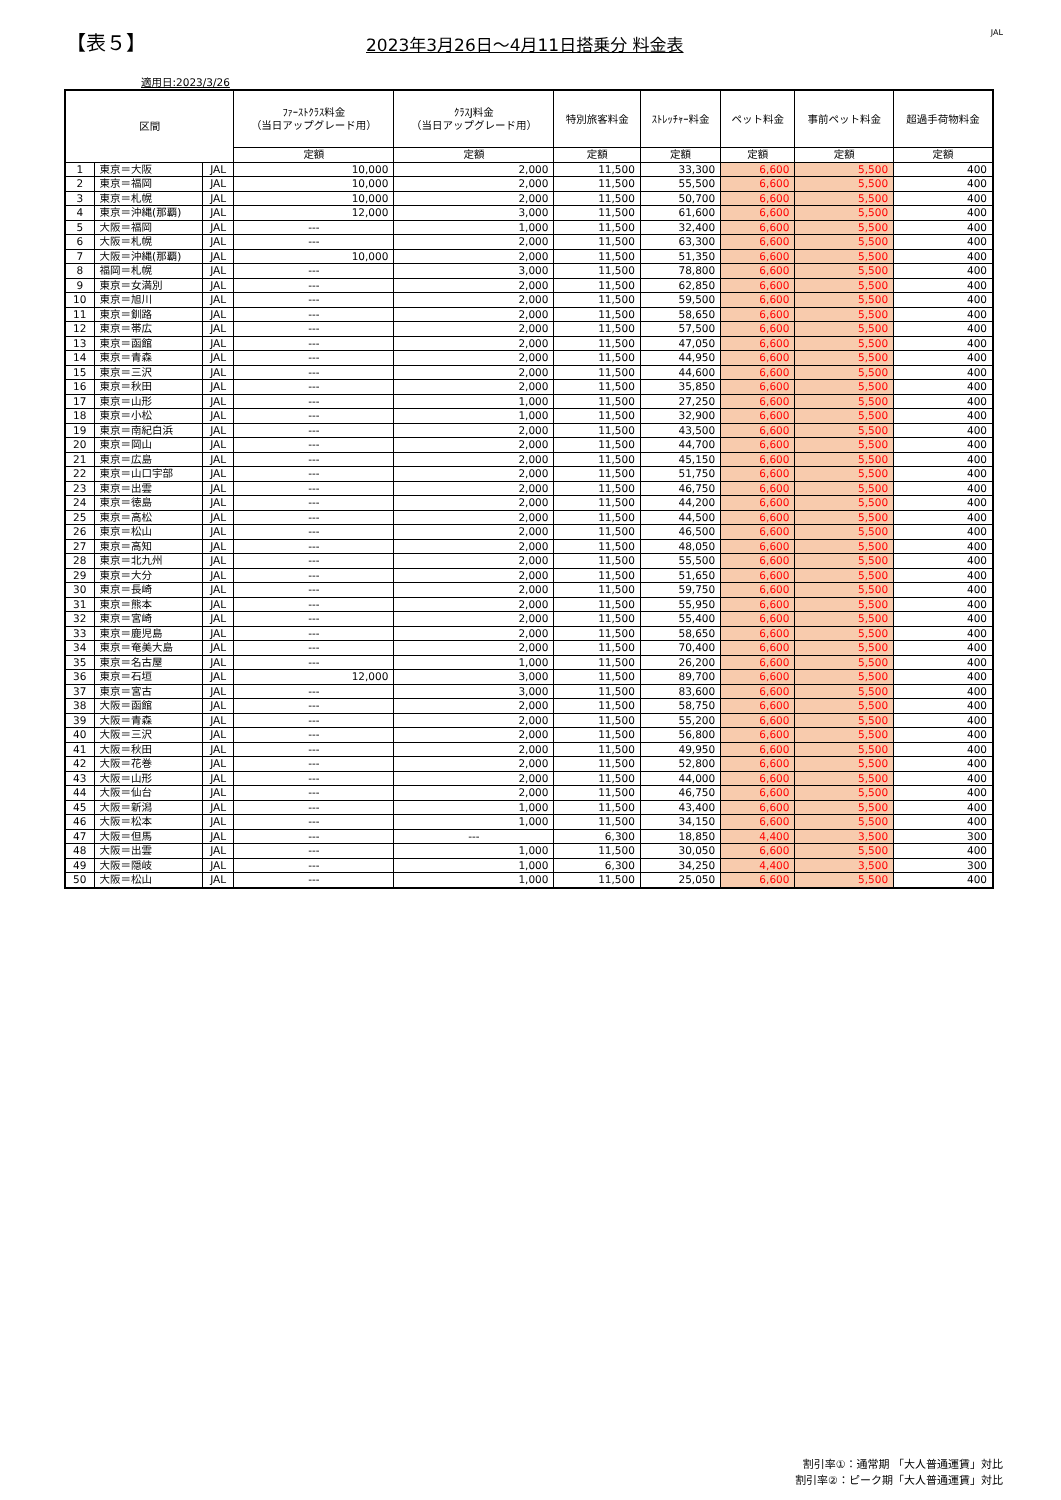【表５】
2023年3月26日～4月11日搭乗分 料金表
JAL
適用日:2023/3/26
| 区間 | | | ﾌｧｰｽﾄｸﾗｽ料金 （当日アップグレード用） | ｸﾗｽJ料金 （当日アップグレード用） | 特別旅客料金 | ｽﾄﾚｯﾁｬｰ料金 | ペット料金 | 事前ペット料金 | 超過手荷物料金 |
| --- | --- | --- | --- | --- | --- | --- | --- | --- | --- |
| | | | 定額 | 定額 | 定額 | 定額 | 定額 | 定額 | 定額 |
| 1 | 東京＝大阪 | JAL | 10,000 | 2,000 | 11,500 | 33,300 | 6,600 | 5,500 | 400 |
| 2 | 東京＝福岡 | JAL | 10,000 | 2,000 | 11,500 | 55,500 | 6,600 | 5,500 | 400 |
| 3 | 東京＝札幌 | JAL | 10,000 | 2,000 | 11,500 | 50,700 | 6,600 | 5,500 | 400 |
| 4 | 東京＝沖縄(那覇) | JAL | 12,000 | 3,000 | 11,500 | 61,600 | 6,600 | 5,500 | 400 |
| 5 | 大阪＝福岡 | JAL | --- | 1,000 | 11,500 | 32,400 | 6,600 | 5,500 | 400 |
| 6 | 大阪＝札幌 | JAL | --- | 2,000 | 11,500 | 63,300 | 6,600 | 5,500 | 400 |
| 7 | 大阪＝沖縄(那覇) | JAL | 10,000 | 2,000 | 11,500 | 51,350 | 6,600 | 5,500 | 400 |
| 8 | 福岡＝札幌 | JAL | --- | 3,000 | 11,500 | 78,800 | 6,600 | 5,500 | 400 |
| 9 | 東京＝女満別 | JAL | --- | 2,000 | 11,500 | 62,850 | 6,600 | 5,500 | 400 |
| 10 | 東京＝旭川 | JAL | --- | 2,000 | 11,500 | 59,500 | 6,600 | 5,500 | 400 |
| 11 | 東京＝釧路 | JAL | --- | 2,000 | 11,500 | 58,650 | 6,600 | 5,500 | 400 |
| 12 | 東京＝帯広 | JAL | --- | 2,000 | 11,500 | 57,500 | 6,600 | 5,500 | 400 |
| 13 | 東京＝函館 | JAL | --- | 2,000 | 11,500 | 47,050 | 6,600 | 5,500 | 400 |
| 14 | 東京＝青森 | JAL | --- | 2,000 | 11,500 | 44,950 | 6,600 | 5,500 | 400 |
| 15 | 東京＝三沢 | JAL | --- | 2,000 | 11,500 | 44,600 | 6,600 | 5,500 | 400 |
| 16 | 東京＝秋田 | JAL | --- | 2,000 | 11,500 | 35,850 | 6,600 | 5,500 | 400 |
| 17 | 東京＝山形 | JAL | --- | 1,000 | 11,500 | 27,250 | 6,600 | 5,500 | 400 |
| 18 | 東京＝小松 | JAL | --- | 1,000 | 11,500 | 32,900 | 6,600 | 5,500 | 400 |
| 19 | 東京＝南紀白浜 | JAL | --- | 2,000 | 11,500 | 43,500 | 6,600 | 5,500 | 400 |
| 20 | 東京＝岡山 | JAL | --- | 2,000 | 11,500 | 44,700 | 6,600 | 5,500 | 400 |
| 21 | 東京＝広島 | JAL | --- | 2,000 | 11,500 | 45,150 | 6,600 | 5,500 | 400 |
| 22 | 東京＝山口宇部 | JAL | --- | 2,000 | 11,500 | 51,750 | 6,600 | 5,500 | 400 |
| 23 | 東京＝出雲 | JAL | --- | 2,000 | 11,500 | 46,750 | 6,600 | 5,500 | 400 |
| 24 | 東京＝徳島 | JAL | --- | 2,000 | 11,500 | 44,200 | 6,600 | 5,500 | 400 |
| 25 | 東京＝高松 | JAL | --- | 2,000 | 11,500 | 44,500 | 6,600 | 5,500 | 400 |
| 26 | 東京＝松山 | JAL | --- | 2,000 | 11,500 | 46,500 | 6,600 | 5,500 | 400 |
| 27 | 東京＝高知 | JAL | --- | 2,000 | 11,500 | 48,050 | 6,600 | 5,500 | 400 |
| 28 | 東京＝北九州 | JAL | --- | 2,000 | 11,500 | 55,500 | 6,600 | 5,500 | 400 |
| 29 | 東京＝大分 | JAL | --- | 2,000 | 11,500 | 51,650 | 6,600 | 5,500 | 400 |
| 30 | 東京＝長崎 | JAL | --- | 2,000 | 11,500 | 59,750 | 6,600 | 5,500 | 400 |
| 31 | 東京＝熊本 | JAL | --- | 2,000 | 11,500 | 55,950 | 6,600 | 5,500 | 400 |
| 32 | 東京＝宮崎 | JAL | --- | 2,000 | 11,500 | 55,400 | 6,600 | 5,500 | 400 |
| 33 | 東京＝鹿児島 | JAL | --- | 2,000 | 11,500 | 58,650 | 6,600 | 5,500 | 400 |
| 34 | 東京＝奄美大島 | JAL | --- | 2,000 | 11,500 | 70,400 | 6,600 | 5,500 | 400 |
| 35 | 東京＝名古屋 | JAL | --- | 1,000 | 11,500 | 26,200 | 6,600 | 5,500 | 400 |
| 36 | 東京＝石垣 | JAL | 12,000 | 3,000 | 11,500 | 89,700 | 6,600 | 5,500 | 400 |
| 37 | 東京＝宮古 | JAL | --- | 3,000 | 11,500 | 83,600 | 6,600 | 5,500 | 400 |
| 38 | 大阪＝函館 | JAL | --- | 2,000 | 11,500 | 58,750 | 6,600 | 5,500 | 400 |
| 39 | 大阪＝青森 | JAL | --- | 2,000 | 11,500 | 55,200 | 6,600 | 5,500 | 400 |
| 40 | 大阪＝三沢 | JAL | --- | 2,000 | 11,500 | 56,800 | 6,600 | 5,500 | 400 |
| 41 | 大阪＝秋田 | JAL | --- | 2,000 | 11,500 | 49,950 | 6,600 | 5,500 | 400 |
| 42 | 大阪＝花巻 | JAL | --- | 2,000 | 11,500 | 52,800 | 6,600 | 5,500 | 400 |
| 43 | 大阪＝山形 | JAL | --- | 2,000 | 11,500 | 44,000 | 6,600 | 5,500 | 400 |
| 44 | 大阪＝仙台 | JAL | --- | 2,000 | 11,500 | 46,750 | 6,600 | 5,500 | 400 |
| 45 | 大阪＝新潟 | JAL | --- | 1,000 | 11,500 | 43,400 | 6,600 | 5,500 | 400 |
| 46 | 大阪＝松本 | JAL | --- | 1,000 | 11,500 | 34,150 | 6,600 | 5,500 | 400 |
| 47 | 大阪＝但馬 | JAL | --- | --- | 6,300 | 18,850 | 4,400 | 3,500 | 300 |
| 48 | 大阪＝出雲 | JAL | --- | 1,000 | 11,500 | 30,050 | 6,600 | 5,500 | 400 |
| 49 | 大阪＝隠岐 | JAL | --- | 1,000 | 6,300 | 34,250 | 4,400 | 3,500 | 300 |
| 50 | 大阪＝松山 | JAL | --- | 1,000 | 11,500 | 25,050 | 6,600 | 5,500 | 400 |
割引率①：通常期 「大人普通運賃」対比
割引率②：ピーク期「大人普通運賃」対比